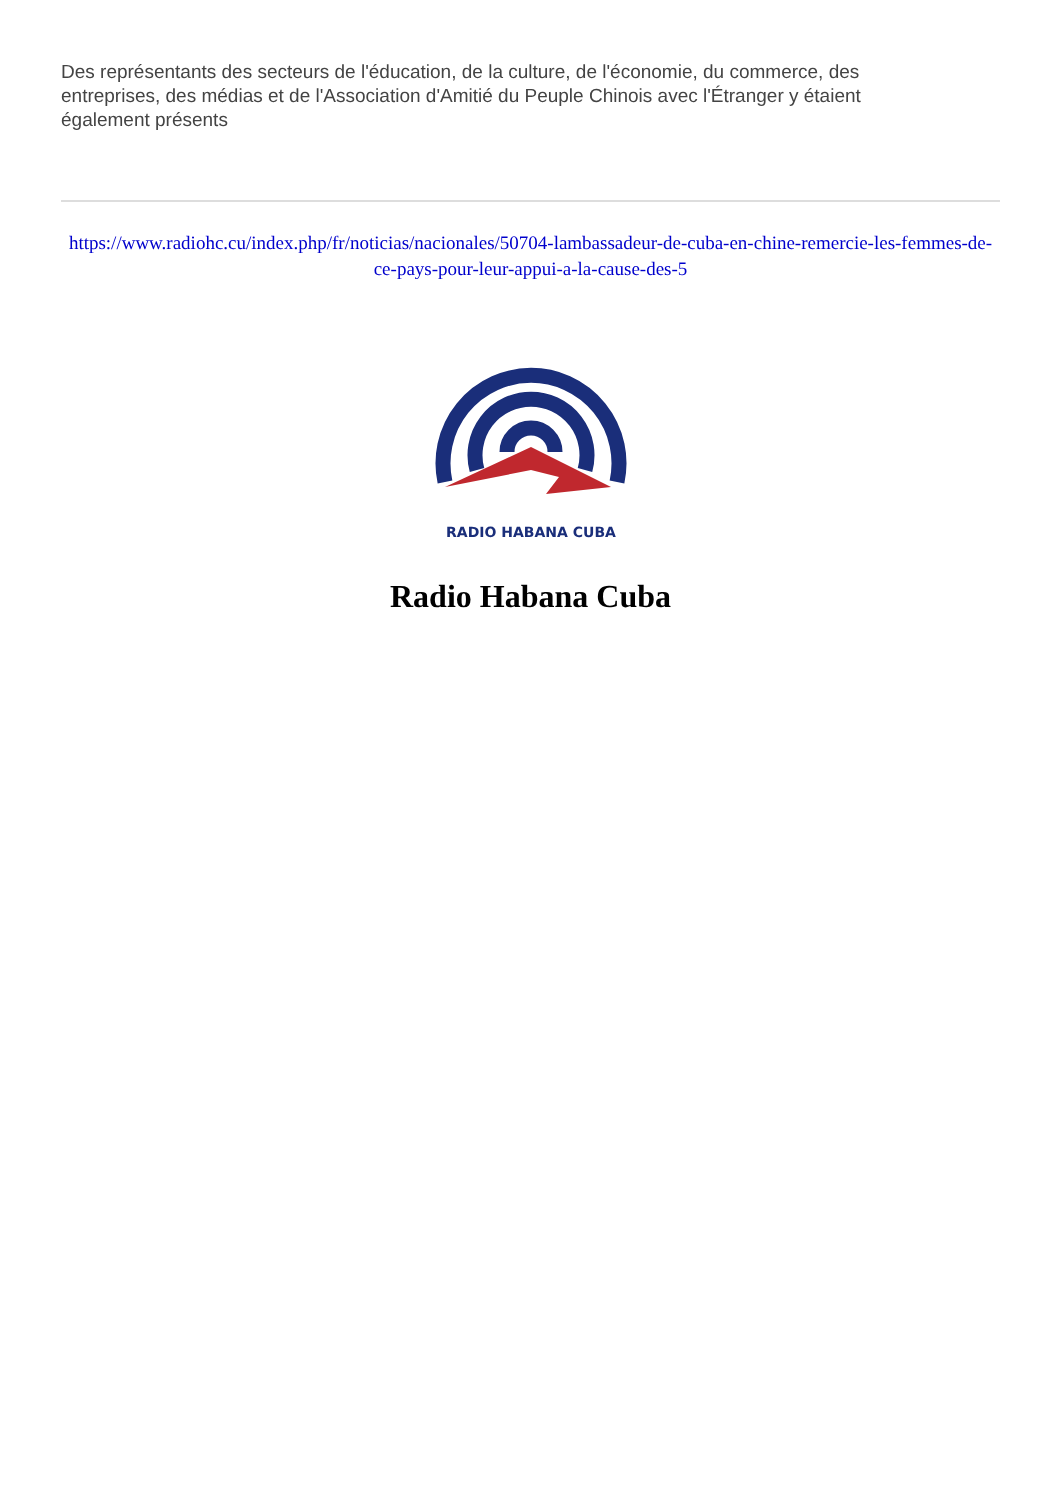Des représentants des secteurs de l'éducation, de la culture, de l'économie, du commerce, des entreprises, des médias et de l'Association d'Amitié du Peuple Chinois avec l'Étranger y étaient également présents
https://www.radiohc.cu/index.php/fr/noticias/nacionales/50704-lambassadeur-de-cuba-en-chine-remercie-les-femmes-de-ce-pays-pour-leur-appui-a-la-cause-des-5
RADIO HABANA CUBA
Radio Habana Cuba